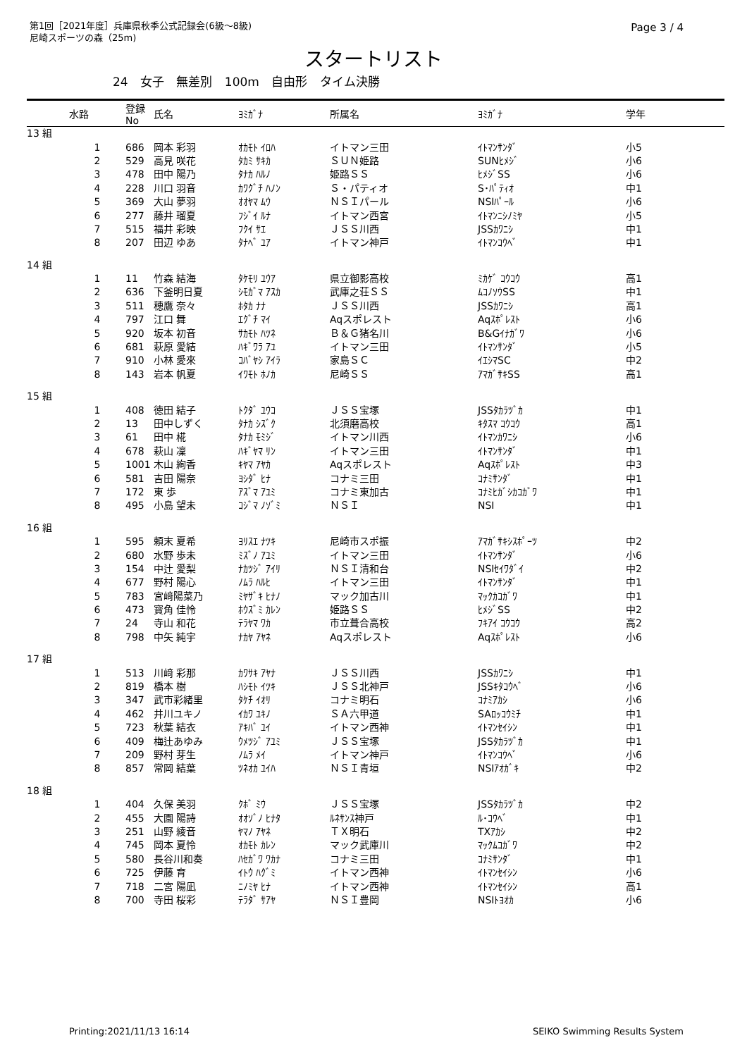第1回［2021年度］兵庫県秋季公式記録会(6級～8級)
尼崎スポーツの森（25m)
Page 3 / 4
スタートリスト
24 女子 無差別 100m 自由形 タイム決勝
| | 水路 | 登録No | 氏名 | ﾖﾐｶﾞﾅ | 所属名 | ﾖﾐｶﾞﾅ | 学年 |
| --- | --- | --- | --- | --- | --- | --- | --- |
| 13 組 | | | | | | | |
| | 1 | 686 | 岡本 彩羽 | ｵｶﾓﾄ ｲﾛﾊ | イトマン三田 | ｲﾄﾏﾝｻﾝﾀﾞ | 小5 |
| | 2 | 529 | 高見 咲花 | ﾀｶﾐ ｻｷｶ | ＳＵＮ姫路 | SUNﾋﾒｼﾞ | 小6 |
| | 3 | 478 | 田中 陽乃 | ﾀﾅｶ ﾊﾙﾉ | 姫路ＳＳ | ﾋﾒｼﾞSS | 小6 |
| | 4 | 228 | 川口 羽音 | ｶﾜｸﾞﾁ ﾊﾉﾝ | Ｓ・パティオ | S･ﾊﾟﾃｨｵ | 中1 |
| | 5 | 369 | 大山 夢羽 | ｵｵﾔﾏ ﾑｳ | ＮＳＩパール | NSIﾊﾟｰﾙ | 小6 |
| | 6 | 277 | 藤井 瑠夏 | ﾌｼﾞｲ ﾙﾅ | イトマン西宮 | ｲﾄﾏﾝﾆｼﾉﾐﾔ | 小5 |
| | 7 | 515 | 福井 彩映 | ﾌｸｲ ｻｴ | ＪＳＳ川西 | JSSｶﾜﾆｼ | 中1 |
| | 8 | 207 | 田辺 ゆあ | ﾀﾅﾍﾞ ﾕｱ | イトマン神戸 | ｲﾄﾏﾝｺｳﾍﾞ | 中1 |
| 14 組 | | | | | | | |
| | 1 | 11 | 竹森 結海 | ﾀｹﾓﾘ ﾕｳｱ | 県立御影高校 | ﾐｶｹﾞ ｺｳｺｳ | 高1 |
| | 2 | 636 | 下釜明日夏 | ｼﾓｶﾞﾏ ｱｽｶ | 武庫之荘ＳＳ | ﾑｺﾉｿｳSS | 中1 |
| | 3 | 511 | 穂鷹 奈々 | ﾎﾀｶ ﾅﾅ | ＪＳＳ川西 | JSSｶﾜﾆｼ | 高1 |
| | 4 | 797 | 江口 舞 | ｴｸﾞﾁ ﾏｲ | Aqスポレスト | Aqｽﾎﾟﾚｽﾄ | 小6 |
| | 5 | 920 | 坂本 初音 | ｻｶﾓﾄ ﾊﾂﾈ | Ｂ＆Ｇ猪名川 | B&Gｲﾅｶﾞﾜ | 小6 |
| | 6 | 681 | 萩原 愛結 | ﾊｷﾞﾜﾗ ｱﾕ | イトマン三田 | ｲﾄﾏﾝｻﾝﾀﾞ | 小5 |
| | 7 | 910 | 小林 愛來 | ｺﾊﾞﾔｼ ｱｲﾗ | 家島ＳＣ | ｲｴｼﾏSC | 中2 |
| | 8 | 143 | 岩本 帆夏 | ｲﾜﾓﾄ ﾎﾉｶ | 尼崎ＳＳ | ｱﾏｶﾞｻｷSS | 高1 |
| 15 組 | | | | | | | |
| | 1 | 408 | 徳田 結子 | ﾄｸﾀﾞ ﾕｳｺ | ＪＳＳ宝塚 | JSSﾀｶﾗﾂﾞｶ | 中1 |
| | 2 | 13 | 田中しずく | ﾀﾅｶ ｼｽﾞｸ | 北須磨高校 | ｷﾀｽﾏ ｺｳｺｳ | 高1 |
| | 3 | 61 | 田中 椛 | ﾀﾅｶ ﾓﾐｼﾞ | イトマン川西 | ｲﾄﾏﾝｶﾜﾆｼ | 小6 |
| | 4 | 678 | 萩山 凜 | ﾊｷﾞﾔﾏ ﾘﾝ | イトマン三田 | ｲﾄﾏﾝｻﾝﾀﾞ | 中1 |
| | 5 | 1001 | 木山 絢香 | ｷﾔﾏ ｱﾔｶ | Aqスポレスト | Aqｽﾎﾟﾚｽﾄ | 中3 |
| | 6 | 581 | 吉田 陽奈 | ﾖｼﾀﾞ ﾋﾅ | コナミ三田 | ｺﾅﾐｻﾝﾀﾞ | 中1 |
| | 7 | 172 | 東 歩 | ｱｽﾞﾏ ｱﾕﾐ | コナミ東加古 | ｺﾅﾐﾋｶﾞｼｶｺｶﾞﾜ | 中1 |
| | 8 | 495 | 小島 望未 | ｺｼﾞﾏ ﾉｿﾞﾐ | ＮＳＩ | NSI | 中1 |
| 16 組 | | | | | | | |
| | 1 | 595 | 頼末 夏希 | ﾖﾘｽｴ ﾅﾂｷ | 尼崎市スポ振 | ｱﾏｶﾞｻｷｼｽﾎﾟｰﾂ | 中2 |
| | 2 | 680 | 水野 歩未 | ﾐｽﾞﾉ ｱﾕﾐ | イトマン三田 | ｲﾄﾏﾝｻﾝﾀﾞ | 小6 |
| | 3 | 154 | 中辻 愛梨 | ﾅｶﾂｼﾞ ｱｲﾘ | ＮＳＩ清和台 | NSIｾｲﾜﾀﾞｲ | 中2 |
| | 4 | 677 | 野村 陽心 | ﾉﾑﾗ ﾊﾙﾋ | イトマン三田 | ｲﾄﾏﾝｻﾝﾀﾞ | 中1 |
| | 5 | 783 | 宮﨑陽菜乃 | ﾐﾔｻﾞｷ ﾋﾅﾉ | マック加古川 | ﾏｯｸｶｺｶﾞﾜ | 中1 |
| | 6 | 473 | 寳角 佳怜 | ﾎｳｽﾞﾐ ｶﾚﾝ | 姫路ＳＳ | ﾋﾒｼﾞSS | 中2 |
| | 7 | 24 | 寺山 和花 | ﾃﾗﾔﾏ ﾜｶ | 市立葺合高校 | ﾌｷｱｲ ｺｳｺｳ | 高2 |
| | 8 | 798 | 中矢 純宇 | ﾅｶﾔ ｱﾔﾈ | Aqスポレスト | Aqｽﾎﾟﾚｽﾄ | 小6 |
| 17 組 | | | | | | | |
| | 1 | 513 | 川﨑 彩那 | ｶﾜｻｷ ｱﾔﾅ | ＪＳＳ川西 | JSSｶﾜﾆｼ | 中1 |
| | 2 | 819 | 橋本 樹 | ﾊｼﾓﾄ ｲﾂｷ | ＪＳＳ北神戸 | JSSｷﾀｺｳﾍﾞ | 小6 |
| | 3 | 347 | 武市彩緒里 | ﾀｹﾁ ｲｵﾘ | コナミ明石 | ｺﾅﾐｱｶｼ | 小6 |
| | 4 | 462 | 井川ユキノ | ｲｶﾜ ﾕｷﾉ | ＳＡ六甲道 | SAﾛｯｺｳﾐﾁ | 中1 |
| | 5 | 723 | 秋葉 結衣 | ｱｷﾊﾞ ﾕｲ | イトマン西神 | ｲﾄﾏﾝｾｲｼﾝ | 中1 |
| | 6 | 409 | 梅辻あゆみ | ｳﾒﾂｼﾞ ｱﾕﾐ | ＪＳＳ宝塚 | JSSﾀｶﾗﾂﾞｶ | 中1 |
| | 7 | 209 | 野村 芽生 | ﾉﾑﾗ ﾒｲ | イトマン神戸 | ｲﾄﾏﾝｺｳﾍﾞ | 小6 |
| | 8 | 857 | 常岡 結葉 | ﾂﾈｵｶ ﾕｲﾊ | ＮＳＩ青垣 | NSIｱｵｶﾞｷ | 中2 |
| 18 組 | | | | | | | |
| | 1 | 404 | 久保 美羽 | ｸﾎﾞ ﾐｳ | ＪＳＳ宝塚 | JSSﾀｶﾗﾂﾞｶ | 中2 |
| | 2 | 455 | 大園 陽詩 | ｵｵｿﾞﾉ ﾋﾅﾀ | ﾙﾈｻﾝｽ神戸 | ﾙ･ｺｳﾍﾞ | 中1 |
| | 3 | 251 | 山野 綾音 | ﾔﾏﾉ ｱﾔﾈ | ＴＸ明石 | TXｱｶｼ | 中2 |
| | 4 | 745 | 岡本 夏怜 | ｵｶﾓﾄ ｶﾚﾝ | マック武庫川 | ﾏｯｸﾑｺｶﾞﾜ | 中2 |
| | 5 | 580 | 長谷川和奏 | ﾊｾｶﾞﾜ ﾜｶﾅ | コナミ三田 | ｺﾅﾐｻﾝﾀﾞ | 中1 |
| | 6 | 725 | 伊藤 育 | ｲﾄｳ ﾊｸﾞﾐ | イトマン西神 | ｲﾄﾏﾝｾｲｼﾝ | 小6 |
| | 7 | 718 | 二宮 陽凪 | ﾆﾉﾐﾔ ﾋﾅ | イトマン西神 | ｲﾄﾏﾝｾｲｼﾝ | 高1 |
| | 8 | 700 | 寺田 桜彩 | ﾃﾗﾀﾞ ｻｱﾔ | ＮＳＩ豊岡 | NSIﾄﾖｵｶ | 小6 |
Printing:2021/11/13 16:14 SEIKO Swimming Results System